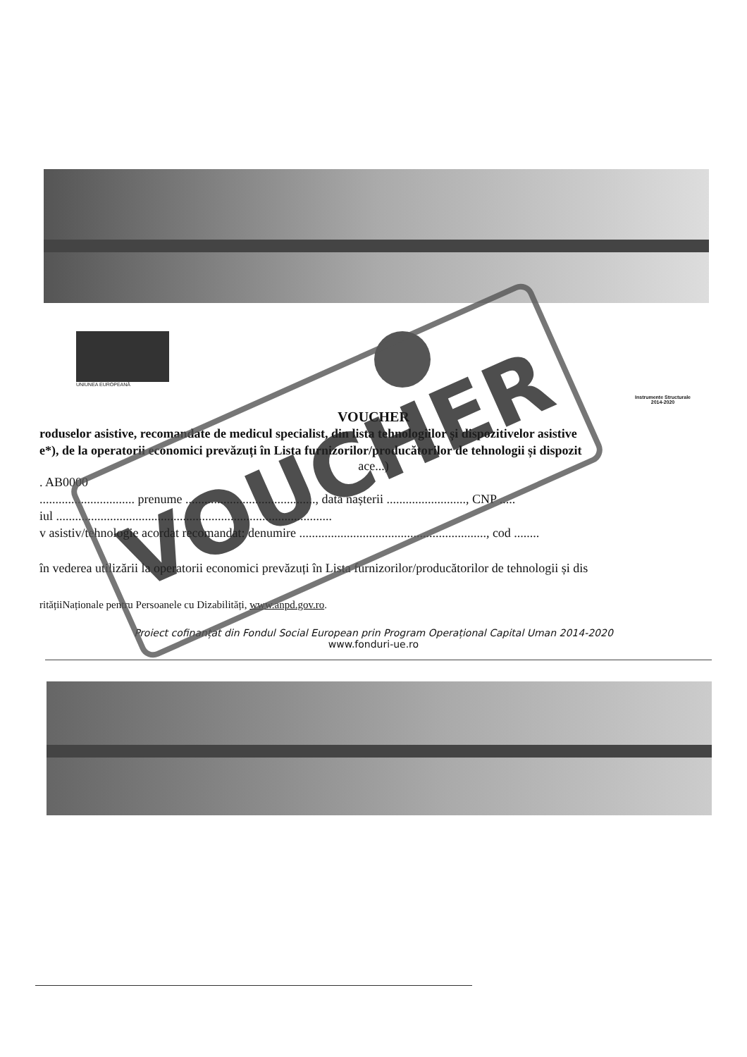UNIUNEA EUROPEANĂ
Instrumente Structurale
2014-2020
VOUCHER
roduselor asistive, recomandate de medicul specialist, din lista tehnologiilor și dispozitivelor asistive
e*), de la operatorii economici prevăzuți în Lista furnizorilor/producătorilor de tehnologii și dispozit
ace...)
. AB0000
.............................. prenume ........................................., data nașterii ........................., CNP .....
iul .......................................................................................
v asistiv/tehnologie acordat recomandat: denumire ..........................................................., cod ........
în vederea utilizării la operatorii economici prevăzuți în Lista furnizorilor/producătorilor de tehnologii și dis
ritățiiNaționale pentru Persoanele cu Dizabilități, www.anpd.gov.ro.
Proiect cofinanțat din Fondul Social European prin Program Operațional Capital Uman 2014-2020
www.fonduri-ue.ro
VOUCHER